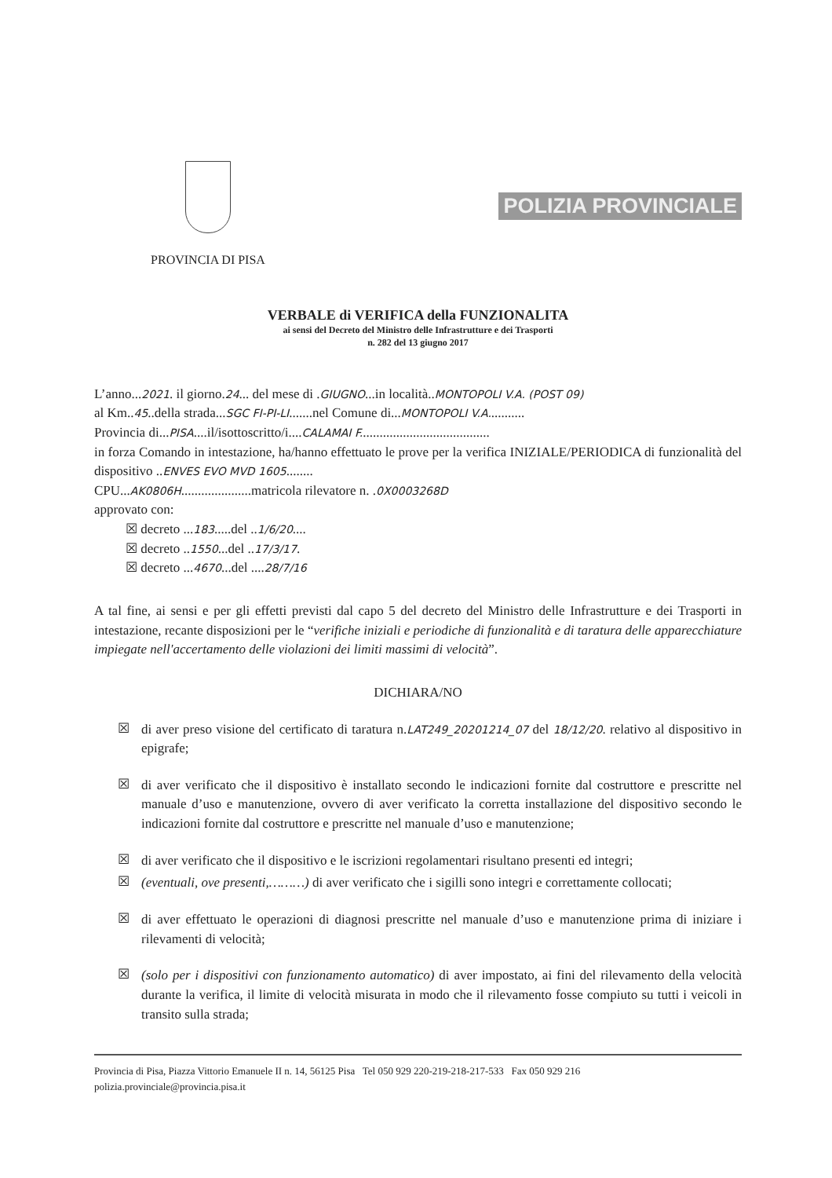PROVINCIA DI PISA
POLIZIA PROVINCIALE
VERBALE di VERIFICA della FUNZIONALITA
ai sensi del Decreto del Ministro delle Infrastrutture e dei Trasporti
n. 282 del 13 giugno 2017
L’anno...2021. il giorno.24... del mese di .GIUGNO...in località..MONTOPOLI V.A. (POST 09)
al Km..45..della strada...SGC FI-PI-LI.......nel Comune di...MONTOPOLI V.A...........
Provincia di...PISA....il/isottoscritto/i....CALAMAI F.......................................
in forza Comando in intestazione, ha/hanno effettuato le prove per la verifica INIZIALE/PERIODICA di funzionalità del dispositivo ..ENVES EVO MVD 1605........
CPU...AK0806H.....................matricola rilevatore n. .0X0003268D
approvato con:
☒ decreto ...183.....del ..1/6/20....
☒ decreto ..1550...del ..17/3/17.
☒ decreto ...4670...del ....28/7/16
A tal fine, ai sensi e per gli effetti previsti dal capo 5 del decreto del Ministro delle Infrastrutture e dei Trasporti in intestazione, recante disposizioni per le “verifiche iniziali e periodiche di funzionalità e di taratura delle apparecchiature impiegate nell'accertamento delle violazioni dei limiti massimi di velocità”.
DICHIARA/NO
☒
di aver preso visione del certificato di taratura n.LAT249_20201214_07 del 18/12/20. relativo al dispositivo in epigrafe;
☒
di aver verificato che il dispositivo è installato secondo le indicazioni fornite dal costruttore e prescritte nel manuale d’uso e manutenzione, ovvero di aver verificato la corretta installazione del dispositivo secondo le indicazioni fornite dal costruttore e prescritte nel manuale d’uso e manutenzione;
☒
di aver verificato che il dispositivo e le iscrizioni regolamentari risultano presenti ed integri;
☒
(eventuali, ove presenti,………) di aver verificato che i sigilli sono integri e correttamente collocati;
☒
di aver effettuato le operazioni di diagnosi prescritte nel manuale d’uso e manutenzione prima di iniziare i rilevamenti di velocità;
☒
(solo per i dispositivi con funzionamento automatico) di aver impostato, ai fini del rilevamento della velocità durante la verifica, il limite di velocità misurata in modo che il rilevamento fosse compiuto su tutti i veicoli in transito sulla strada;
Provincia di Pisa, Piazza Vittorio Emanuele II n. 14, 56125 Pisa Tel 050 929 220-219-218-217-533 Fax 050 929 216
polizia.provinciale@provincia.pisa.it